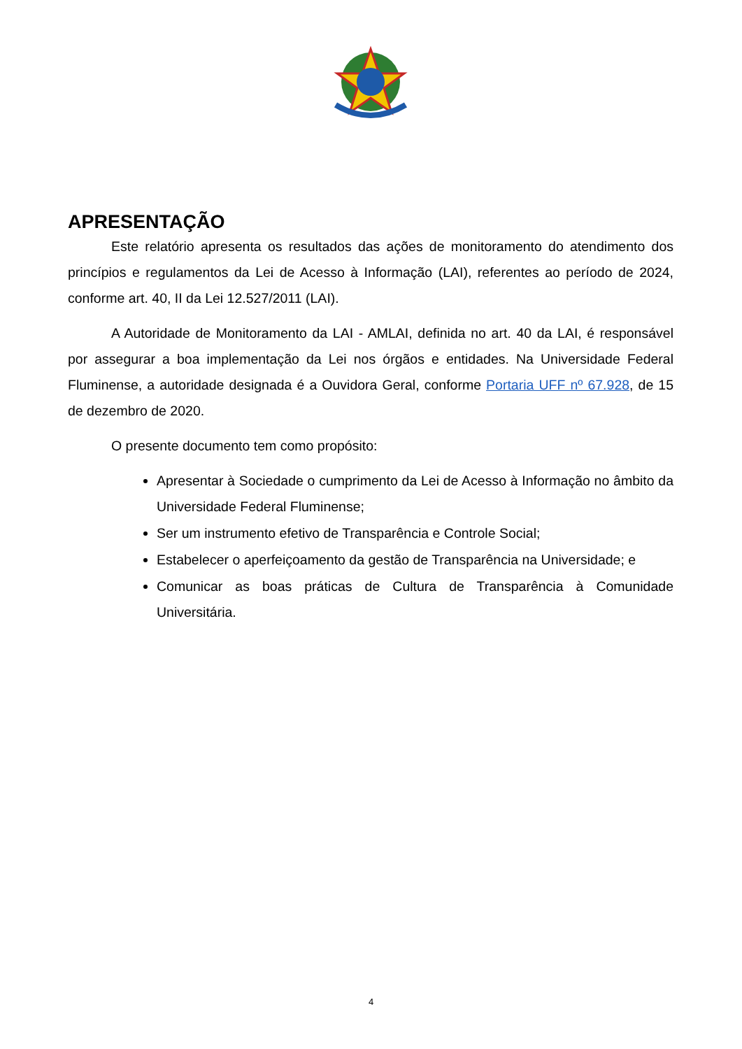APRESENTAÇÃO
Este relatório apresenta os resultados das ações de monitoramento do atendimento dos princípios e regulamentos da Lei de Acesso à Informação (LAI), referentes ao período de 2024, conforme art. 40, II da Lei 12.527/2011 (LAI).
A Autoridade de Monitoramento da LAI - AMLAI, definida no art. 40 da LAI, é responsável por assegurar a boa implementação da Lei nos órgãos e entidades. Na Universidade Federal Fluminense, a autoridade designada é a Ouvidora Geral, conforme Portaria UFF nº 67.928, de 15 de dezembro de 2020.
O presente documento tem como propósito:
Apresentar à Sociedade o cumprimento da Lei de Acesso à Informação no âmbito da Universidade Federal Fluminense;
Ser um instrumento efetivo de Transparência e Controle Social;
Estabelecer o aperfeiçoamento da gestão de Transparência na Universidade; e
Comunicar as boas práticas de Cultura de Transparência à Comunidade Universitária.
4